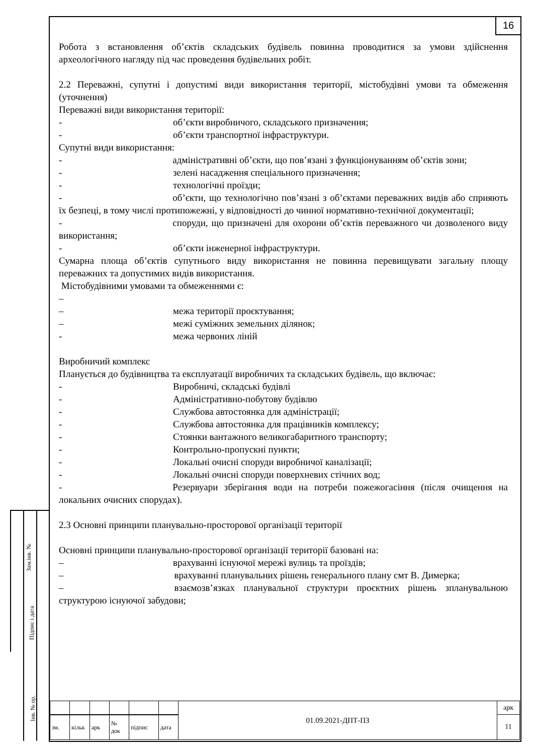16
Зам.інв. №
Підпис і дата
Інв. № ор.
Робота з встановлення об’єктів складських будівель повинна проводитися за умови здійснення археологічного нагляду під час проведення будівельних робіт.
2.2 Переважні, супутні і допустимі види використання території, містобудівні умови та обмеження (уточнення)
Переважні види використання території:
- об’єкти виробничого, складського призначення;
- об’єкти транспортної інфраструктури.
Супутні види використання:
- адміністративні об’єкти, що пов’язані з функціонуванням об’єктів зони;
- зелені насадження спеціального призначення;
- технологічні проїзди;
- об’єкти, що технологічно пов’язані з об’єктами переважних видів або сприяють їх безпеці, в тому числі протипожежні, у відповідності до чинної нормативно-технічної документації;
- споруди, що призначені для охорони об’єктів переважного чи дозволеного виду використання;
- об’єкти інженерної інфраструктури.
Сумарна площа об’єктів супутнього виду використання не повинна перевищувати загальну площу переважних та допустимих видів використання.
Містобудівними умовами та обмеженнями є:
–
– межа території проєктування;
– межі суміжних земельних ділянок;
- межа червоних ліній
Виробничий комплекс
Планується до будівництва та експлуатації виробничих та складських будівель, що включає:
- Виробничі, складські будівлі
- Адміністративно-побутову будівлю
- Службова автостоянка для адміністрації;
- Службова автостоянка для працівників комплексу;
- Стоянки вантажного великогабаритного транспорту;
- Контрольно-пропускні пункти;
- Локальні очисні споруди виробничої каналізації;
- Локальні очисні споруди поверхневих стічних вод;
- Резервуари зберігання води на потреби пожежогасіння (після очищення на локальних очисних спорудах).
2.3 Основні принципи планувально-просторової організації території
Основні принципи планувально-просторової організації території базовані на:
– врахуванні існуючої мережі вулиць та проїздів;
– врахуванні планувальних рішень генерального плану смт В. Димерка;
– взаємозв’язках планувальної структури проєктних рішень зпланувальною структурою існуючої забудови;
| | | | | | | 01.09.2021-ДПТ-ПЗ | арк |
| | | | | | | | 11 |
| зм. | кільк | арк | № док | підпис | дата | | |